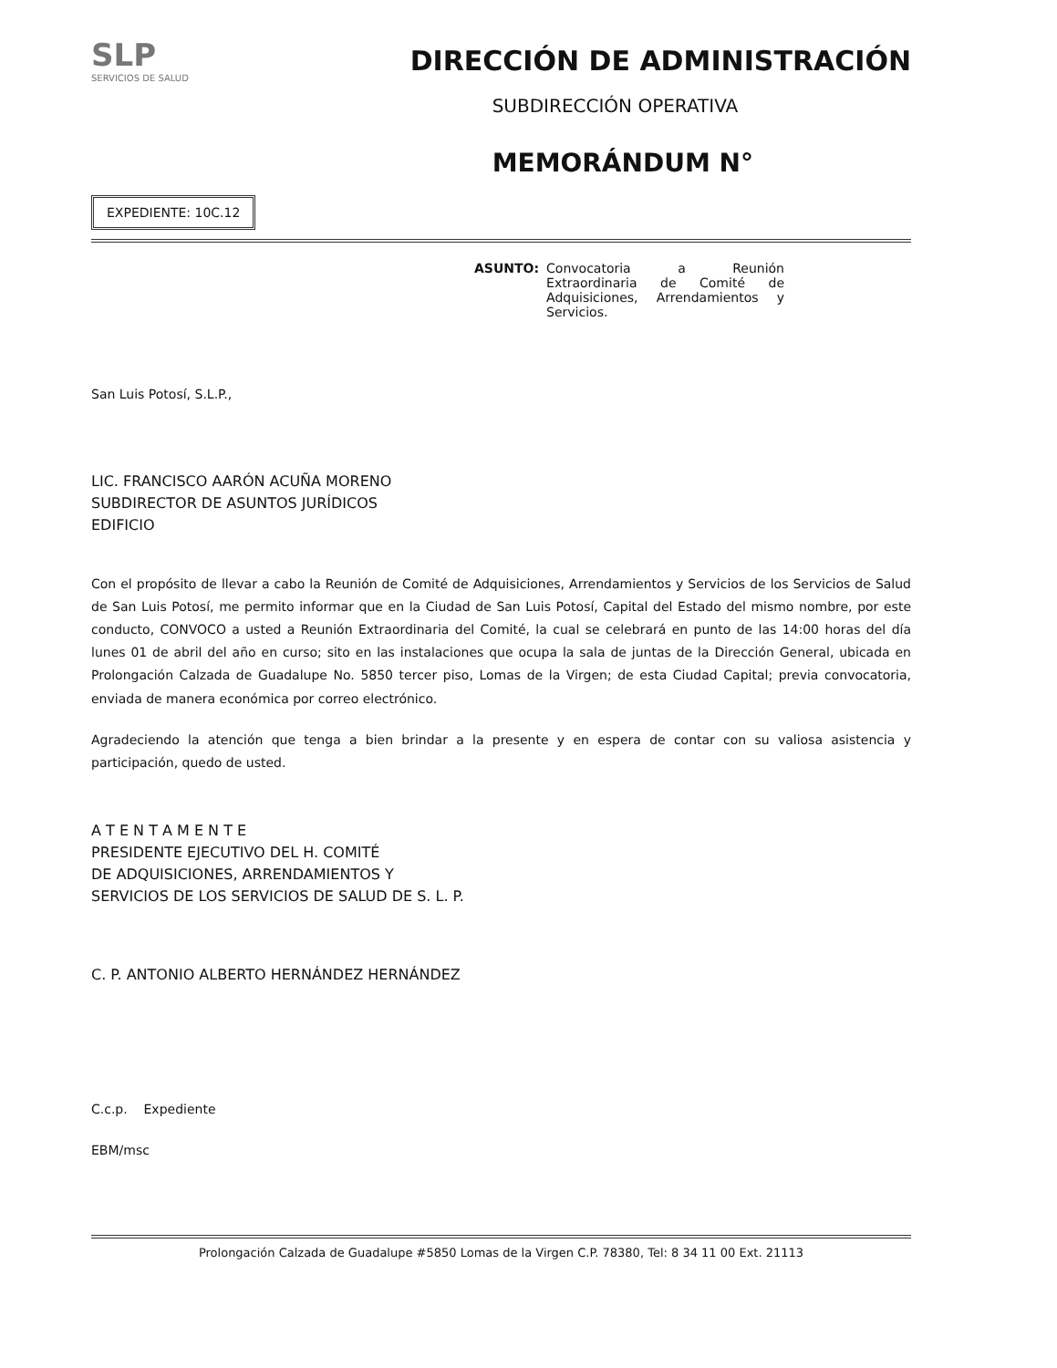SLP
SERVICIOS DE SALUD
DIRECCIÓN DE ADMINISTRACIÓN
SUBDIRECCIÓN OPERATIVA
MEMORÁNDUM N°
EXPEDIENTE: 10C.12
ASUNTO: Convocatoria a Reunión Extraordinaria de Comité de Adquisiciones, Arrendamientos y Servicios.
San Luis Potosí, S.L.P.,
LIC. FRANCISCO AARÓN ACUÑA MORENO
SUBDIRECTOR DE ASUNTOS JURÍDICOS
EDIFICIO
Con el propósito de llevar a cabo la Reunión de Comité de Adquisiciones, Arrendamientos y Servicios de los Servicios de Salud de San Luis Potosí, me permito informar que en la Ciudad de San Luis Potosí, Capital del Estado del mismo nombre, por este conducto, CONVOCO a usted a Reunión Extraordinaria del Comité, la cual se celebrará en punto de las 14:00 horas del día lunes 01 de abril del año en curso; sito en las instalaciones que ocupa la sala de juntas de la Dirección General, ubicada en Prolongación Calzada de Guadalupe No. 5850 tercer piso, Lomas de la Virgen; de esta Ciudad Capital; previa convocatoria, enviada de manera económica por correo electrónico.
Agradeciendo la atención que tenga a bien brindar a la presente y en espera de contar con su valiosa asistencia y participación, quedo de usted.
A T E N T A M E N T E
PRESIDENTE EJECUTIVO DEL H. COMITÉ
DE ADQUISICIONES, ARRENDAMIENTOS Y
SERVICIOS DE LOS SERVICIOS DE SALUD DE S. L. P.
C. P. ANTONIO ALBERTO HERNÁNDEZ HERNÁNDEZ
C.c.p. Expediente
EBM/msc
Prolongación Calzada de Guadalupe #5850 Lomas de la Virgen C.P. 78380, Tel: 8 34 11 00 Ext. 21113